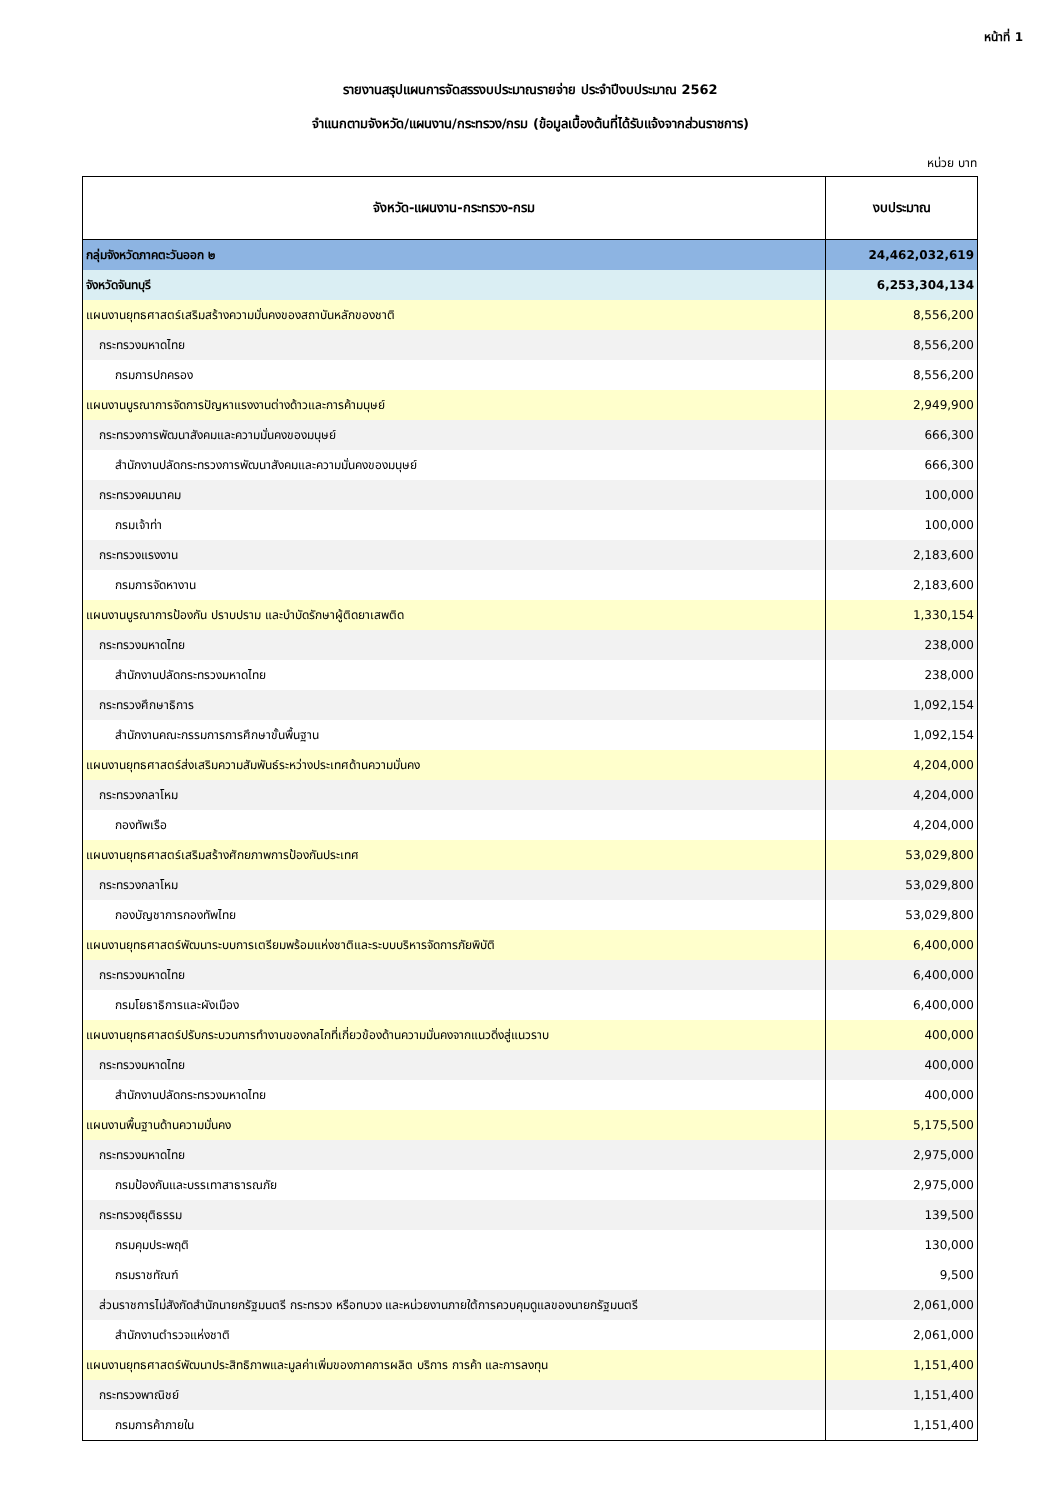หน้าที่ 1
รายงานสรุปแผนการจัดสรรงบประมาณรายจ่าย ประจำปีงบประมาณ 2562
จำแนกตามจังหวัด/แผนงาน/กระทรวง/กรม (ข้อมูลเบื้องต้นที่ได้รับแจ้งจากส่วนราชการ)
หน่วย บาท
| จังหวัด-แผนงาน-กระทรวง-กรม | งบประมาณ |
| --- | --- |
| กลุ่มจังหวัดภาคตะวันออก ๒ | 24,462,032,619 |
| จังหวัดจันทบุรี | 6,253,304,134 |
| แผนงานยุทธศาสตร์เสริมสร้างความมั่นคงของสถาบันหลักของชาติ | 8,556,200 |
| กระทรวงมหาดไทย | 8,556,200 |
| กรมการปกครอง | 8,556,200 |
| แผนงานบูรณาการจัดการปัญหาแรงงานต่างด้าวและการค้ามนุษย์ | 2,949,900 |
| กระทรวงการพัฒนาสังคมและความมั่นคงของมนุษย์ | 666,300 |
| สำนักงานปลัดกระทรวงการพัฒนาสังคมและความมั่นคงของมนุษย์ | 666,300 |
| กระทรวงคมนาคม | 100,000 |
| กรมเจ้าท่า | 100,000 |
| กระทรวงแรงงาน | 2,183,600 |
| กรมการจัดหางาน | 2,183,600 |
| แผนงานบูรณาการป้องกัน ปราบปราม และบำบัดรักษาผู้ติดยาเสพติด | 1,330,154 |
| กระทรวงมหาดไทย | 238,000 |
| สำนักงานปลัดกระทรวงมหาดไทย | 238,000 |
| กระทรวงศึกษาธิการ | 1,092,154 |
| สำนักงานคณะกรรมการการศึกษาขั้นพื้นฐาน | 1,092,154 |
| แผนงานยุทธศาสตร์ส่งเสริมความสัมพันธ์ระหว่างประเทศด้านความมั่นคง | 4,204,000 |
| กระทรวงกลาโหม | 4,204,000 |
| กองทัพเรือ | 4,204,000 |
| แผนงานยุทธศาสตร์เสริมสร้างศักยภาพการป้องกันประเทศ | 53,029,800 |
| กระทรวงกลาโหม | 53,029,800 |
| กองบัญชาการกองทัพไทย | 53,029,800 |
| แผนงานยุทธศาสตร์พัฒนาระบบการเตรียมพร้อมแห่งชาติและระบบบริหารจัดการภัยพิบัติ | 6,400,000 |
| กระทรวงมหาดไทย | 6,400,000 |
| กรมโยธาธิการและผังเมือง | 6,400,000 |
| แผนงานยุทธศาสตร์ปรับกระบวนการทำงานของกลไกที่เกี่ยวข้องด้านความมั่นคงจากแนวดิ่งสู่แนวราบ | 400,000 |
| กระทรวงมหาดไทย | 400,000 |
| สำนักงานปลัดกระทรวงมหาดไทย | 400,000 |
| แผนงานพื้นฐานด้านความมั่นคง | 5,175,500 |
| กระทรวงมหาดไทย | 2,975,000 |
| กรมป้องกันและบรรเทาสาธารณภัย | 2,975,000 |
| กระทรวงยุติธรรม | 139,500 |
| กรมคุมประพฤติ | 130,000 |
| กรมราชทัณฑ์ | 9,500 |
| ส่วนราชการไม่สังกัดสำนักนายกรัฐมนตรี กระทรวง หรือทบวง และหน่วยงานภายใต้การควบคุมดูแลของนายกรัฐมนตรี | 2,061,000 |
| สำนักงานตำรวจแห่งชาติ | 2,061,000 |
| แผนงานยุทธศาสตร์พัฒนาประสิทธิภาพและมูลค่าเพิ่มของภาคการผลิต บริการ การค้า และการลงทุน | 1,151,400 |
| กระทรวงพาณิชย์ | 1,151,400 |
| กรมการค้าภายใน | 1,151,400 |